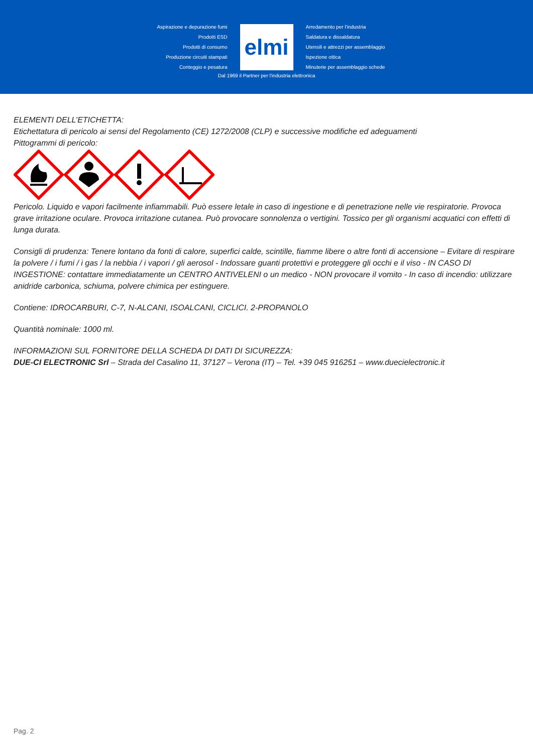Aspirazione e depurazione fumi
Prodotti ESD
Prodotti di consumo
Produzione circuiti stampati
Conteggio e pesatura
elmi
Arredamento per l'industria
Saldatura e dissaldatura
Utensili e attrezzi per assemblaggio
Ispezione ottica
Minuterie per assemblaggio schede
Dal 1969 il Partner per l'industria elettronica
ELEMENTI DELL’ETICHETTA:
Etichettatura di pericolo ai sensi del Regolamento (CE) 1272/2008 (CLP) e successive modifiche ed adeguamenti
Pittogrammi di pericolo:
Pericolo. Liquido e vapori facilmente infiammabili. Può essere letale in caso di ingestione e di penetrazione nelle vie respiratorie. Provoca grave irritazione oculare. Provoca irritazione cutanea. Può provocare sonnolenza o vertigini. Tossico per gli organismi acquatici con effetti di lunga durata.
Consigli di prudenza: Tenere lontano da fonti di calore, superfici calde, scintille, fiamme libere o altre fonti di accensione – Evitare di respirare la polvere / i fumi / i gas / la nebbia / i vapori / gli aerosol - Indossare guanti protettivi e proteggere gli occhi e il viso - IN CASO DI INGESTIONE: contattare immediatamente un CENTRO ANTIVELENI o un medico - NON provocare il vomito - In caso di incendio: utilizzare anidride carbonica, schiuma, polvere chimica per estinguere.
Contiene: IDROCARBURI, C-7, N-ALCANI, ISOALCANI, CICLICI. 2-PROPANOLO
Quantità nominale: 1000 ml.
INFORMAZIONI SUL FORNITORE DELLA SCHEDA DI DATI DI SICUREZZA:
DUE-CI ELECTRONIC Srl – Strada del Casalino 11, 37127 – Verona (IT) – Tel. +39 045 916251 – www.duecielectronic.it
Pag. 2